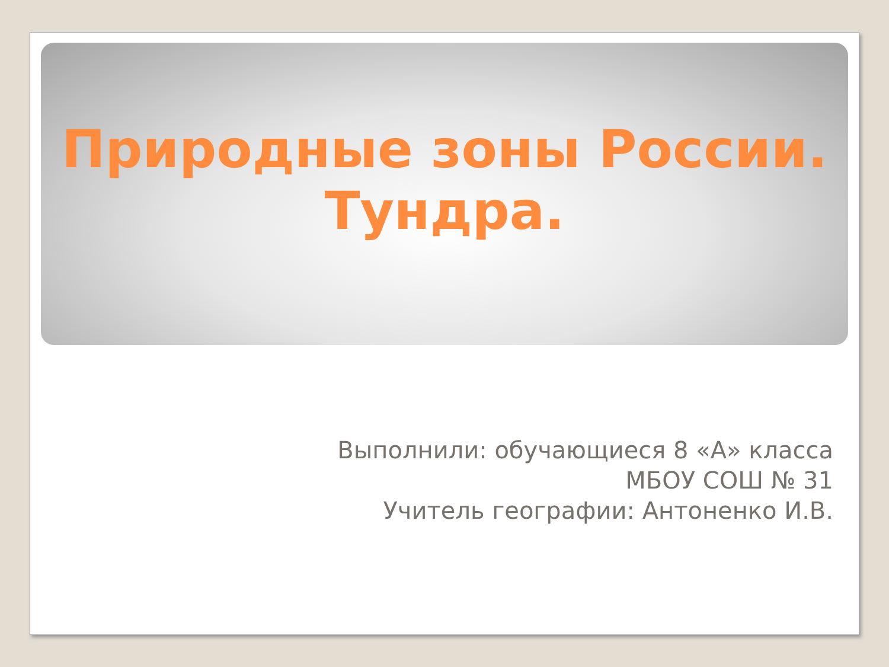Природные зоны России.
Тундра.
Выполнили: обучающиеся 8 «А» класса
МБОУ СОШ № 31
Учитель географии: Антоненко И.В.